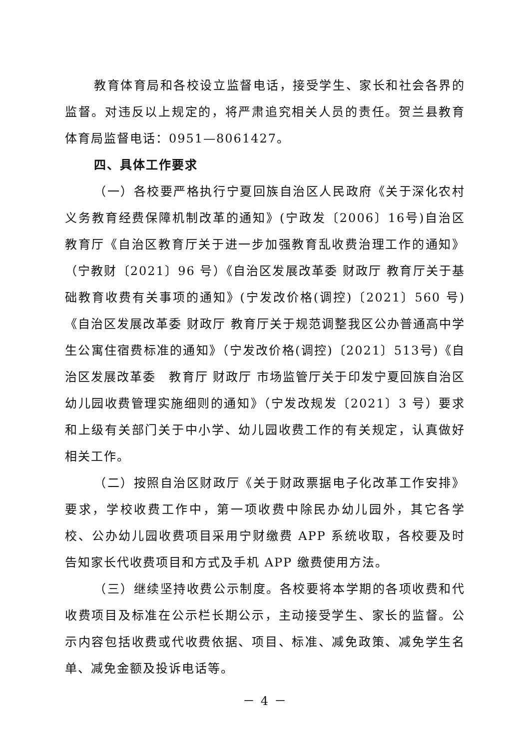教育体育局和各校设立监督电话，接受学生、家长和社会各界的监督。对违反以上规定的，将严肃追究相关人员的责任。贺兰县教育体育局监督电话：0951—8061427。
四、具体工作要求
（一）各校要严格执行宁夏回族自治区人民政府《关于深化农村义务教育经费保障机制改革的通知》(宁政发〔2006〕16号)自治区教育厅《自治区教育厅关于进一步加强教育乱收费治理工作的通知》（宁教财〔2021〕96 号）《自治区发展改革委 财政厅 教育厅关于基础教育收费有关事项的通知》(宁发改价格(调控)〔2021〕560 号)《自治区发展改革委 财政厅 教育厅关于规范调整我区公办普通高中学生公寓住宿费标准的通知》（宁发改价格(调控)〔2021〕513号)《自治区发展改革委　教育厅 财政厅 市场监管厅关于印发宁夏回族自治区幼儿园收费管理实施细则的通知》（宁发改规发〔2021〕3 号）要求和上级有关部门关于中小学、幼儿园收费工作的有关规定，认真做好相关工作。
（二）按照自治区财政厅《关于财政票据电子化改革工作安排》要求，学校收费工作中，第一项收费中除民办幼儿园外，其它各学校、公办幼儿园收费项目采用宁财缴费 APP 系统收取，各校要及时告知家长代收费项目和方式及手机 APP 缴费使用方法。
（三）继续坚持收费公示制度。各校要将本学期的各项收费和代收费项目及标准在公示栏长期公示，主动接受学生、家长的监督。公示内容包括收费或代收费依据、项目、标准、减免政策、减免学生名单、减免金额及投诉电话等。
－ 4 －